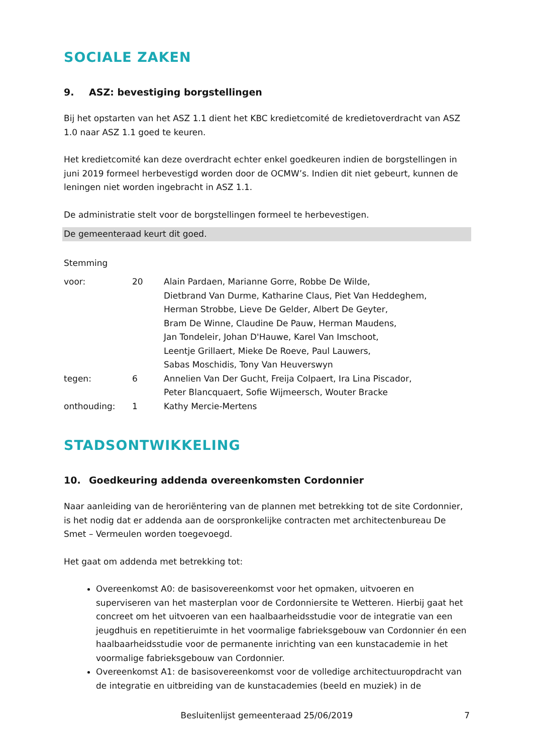SOCIALE ZAKEN
9. ASZ: bevestiging borgstellingen
Bij het opstarten van het ASZ 1.1 dient het KBC kredietcomité de kredietoverdracht van ASZ 1.0 naar ASZ 1.1 goed te keuren.
Het kredietcomité kan deze overdracht echter enkel goedkeuren indien de borgstellingen in juni 2019 formeel herbevestigd worden door de OCMW’s. Indien dit niet gebeurt, kunnen de leningen niet worden ingebracht in ASZ 1.1.
De administratie stelt voor de borgstellingen formeel te herbevestigen.
De gemeenteraad keurt dit goed.
Stemming
| voor: | 20 | Alain Pardaen, Marianne Gorre, Robbe De Wilde, Dietbrand Van Durme, Katharine Claus, Piet Van Heddeghem, Herman Strobbe, Lieve De Gelder, Albert De Geyter, Bram De Winne, Claudine De Pauw, Herman Maudens, Jan Tondeleir, Johan D'Hauwe, Karel Van Imschoot, Leentje Grillaert, Mieke De Roeve, Paul Lauwers, Sabas Moschidis, Tony Van Heuverswyn |
| tegen: | 6 | Annelien Van Der Gucht, Freija Colpaert, Ira Lina Piscador, Peter Blancquaert, Sofie Wijmeersch, Wouter Bracke |
| onthouding: | 1 | Kathy Mercie-Mertens |
STADSONTWIKKELING
10. Goedkeuring addenda overeenkomsten Cordonnier
Naar aanleiding van de heroriëntering van de plannen met betrekking tot de site Cordonnier, is het nodig dat er addenda aan de oorspronkelijke contracten met architectenbureau De Smet – Vermeulen worden toegevoegd.
Het gaat om addenda met betrekking tot:
Overeenkomst A0: de basisovereenkomst voor het opmaken, uitvoeren en superviseren van het masterplan voor de Cordonniersite te Wetteren. Hierbij gaat het concreet om het uitvoeren van een haalbaarheidsstudie voor de integratie van een jeugdhuis en repetitieruimte in het voormalige fabrieksgebouw van Cordonnier én een haalbaarheidsstudie voor de permanente inrichting van een kunstacademie in het voormalige fabrieksgebouw van Cordonnier.
Overeenkomst A1: de basisovereenkomst voor de volledige architectuuropdracht van de integratie en uitbreiding van de kunstacademies (beeld en muziek) in de
Besluitenlijst gemeenteraad 25/06/2019 7